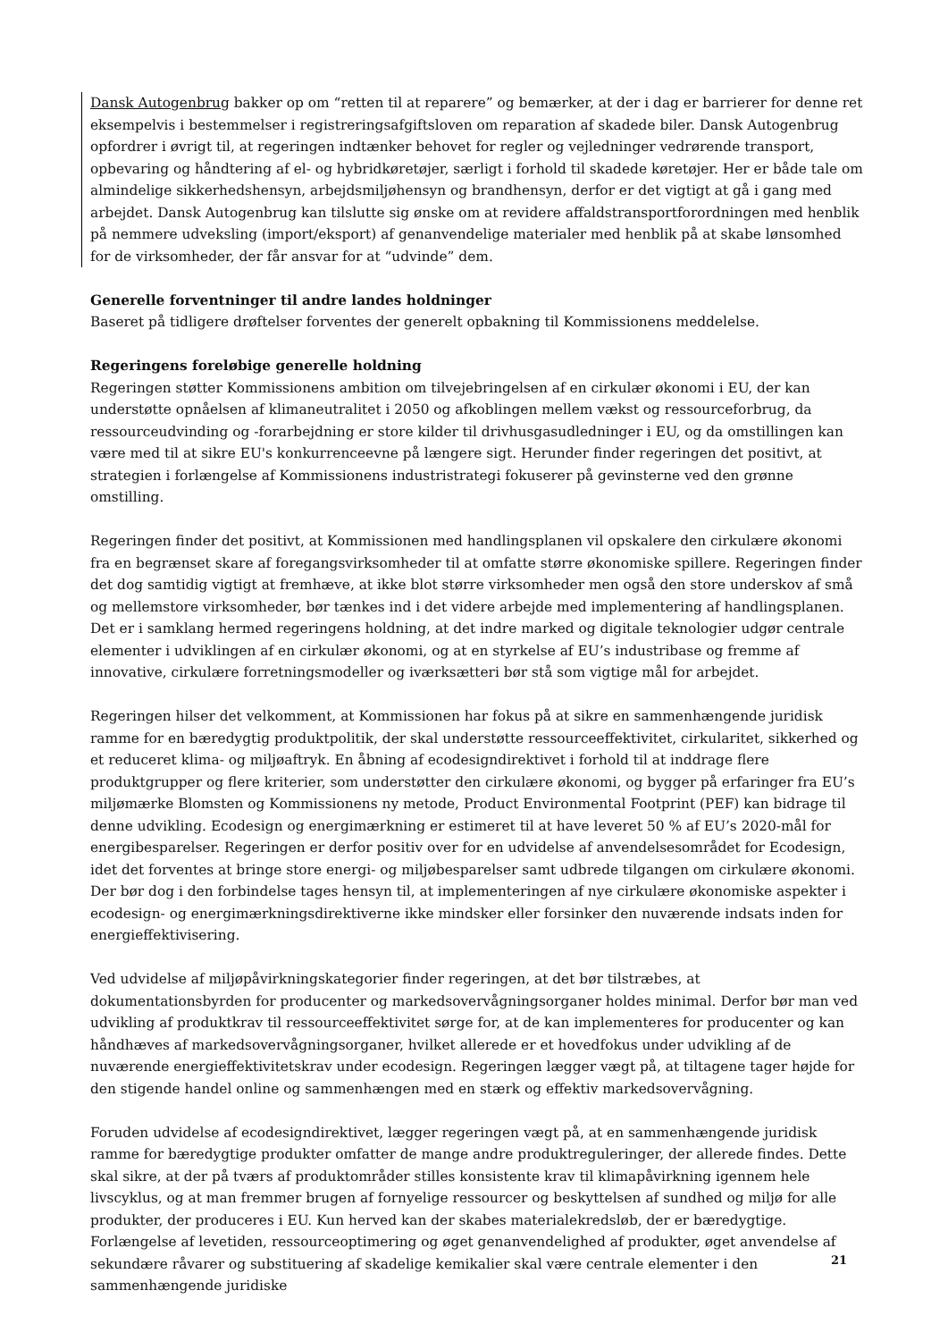Dansk Autogenbrug bakker op om “retten til at reparere” og bemærker, at der i dag er barrierer for denne ret eksempelvis i bestemmelser i registreringsafgiftsloven om reparation af skadede biler. Dansk Autogenbrug opfordrer i øvrigt til, at regeringen indtænker behovet for regler og vejledninger vedrørende transport, opbevaring og håndtering af el- og hybridkøretøjer, særligt i forhold til skadede køretøjer. Her er både tale om almindelige sikkerhedshensyn, arbejdsmiljøhensyn og brandhensyn, derfor er det vigtigt at gå i gang med arbejdet. Dansk Autogenbrug kan tilslutte sig ønske om at revidere affaldstransportforordningen med henblik på nemmere udveksling (import/eksport) af genanvendelige materialer med henblik på at skabe lønsomhed for de virksomheder, der får ansvar for at “udvinde” dem.
Generelle forventninger til andre landes holdninger
Baseret på tidligere drøftelser forventes der generelt opbakning til Kommissionens meddelelse.
Regeringens foreløbige generelle holdning
Regeringen støtter Kommissionens ambition om tilvejebringelsen af en cirkulær økonomi i EU, der kan understøtte opnåelsen af klimaneutralitet i 2050 og afkoblingen mellem vækst og ressourceforbrug, da ressourceudvinding og -forarbejdning er store kilder til drivhusgasudledninger i EU, og da omstillingen kan være med til at sikre EU's konkurrenceevne på længere sigt. Herunder finder regeringen det positivt, at strategien i forlængelse af Kommissionens industristrategi fokuserer på gevinsterne ved den grønne omstilling.
Regeringen finder det positivt, at Kommissionen med handlingsplanen vil opskalere den cirkulære økonomi fra en begrænset skare af foregangsvirksomheder til at omfatte større økonomiske spillere. Regeringen finder det dog samtidig vigtigt at fremhæve, at ikke blot større virksomheder men også den store underskov af små og mellemstore virksomheder, bør tænkes ind i det videre arbejde med implementering af handlingsplanen. Det er i samklang hermed regeringens holdning, at det indre marked og digitale teknologier udgør centrale elementer i udviklingen af en cirkulær økonomi, og at en styrkelse af EU’s industribase og fremme af innovative, cirkulære forretningsmodeller og iværksætteri bør stå som vigtige mål for arbejdet.
Regeringen hilser det velkomment, at Kommissionen har fokus på at sikre en sammenhængende juridisk ramme for en bæredygtig produktpolitik, der skal understøtte ressourceeffektivitet, cirkularitet, sikkerhed og et reduceret klima- og miljøaftryk. En åbning af ecodesigndirektivet i forhold til at inddrage flere produktgrupper og flere kriterier, som understøtter den cirkulære økonomi, og bygger på erfaringer fra EU’s miljømærke Blomsten og Kommissionens ny metode, Product Environmental Footprint (PEF) kan bidrage til denne udvikling. Ecodesign og energimærkning er estimeret til at have leveret 50 % af EU’s 2020-mål for energibesparelser. Regeringen er derfor positiv over for en udvidelse af anvendelsesområdet for Ecodesign, idet det forventes at bringe store energi- og miljøbesparelser samt udbrede tilgangen om cirkulære økonomi. Der bør dog i den forbindelse tages hensyn til, at implementeringen af nye cirkulære økonomiske aspekter i ecodesign- og energimærkningsdirektiverne ikke mindsker eller forsinker den nuværende indsats inden for energieffektivisering.
Ved udvidelse af miljøpåvirkningskategorier finder regeringen, at det bør tilstræbes, at dokumentationsbyrden for producenter og markedsovervågningsorganer holdes minimal. Derfor bør man ved udvikling af produktkrav til ressourceeffektivitet sørge for, at de kan implementeres for producenter og kan håndhæves af markedsovervågningsorganer, hvilket allerede er et hovedfokus under udvikling af de nuværende energieffektivitetskrav under ecodesign. Regeringen lægger vægt på, at tiltagene tager højde for den stigende handel online og sammenhængen med en stærk og effektiv markedsovervågning.
Foruden udvidelse af ecodesigndirektivet, lægger regeringen vægt på, at en sammenhængende juridisk ramme for bæredygtige produkter omfatter de mange andre produktreguleringer, der allerede findes. Dette skal sikre, at der på tværs af produktområder stilles konsistente krav til klimapåvirkning igennem hele livscyklus, og at man fremmer brugen af fornyelige ressourcer og beskyttelsen af sundhed og miljø for alle produkter, der produceres i EU. Kun herved kan der skabes materialekredsløb, der er bæredygtige. Forlængelse af levetiden, ressourceoptimering og øget genanvendelighed af produkter, øget anvendelse af sekundære råvarer og substituering af skadelige kemikalier skal være centrale elementer i den sammenhængende juridiske
21